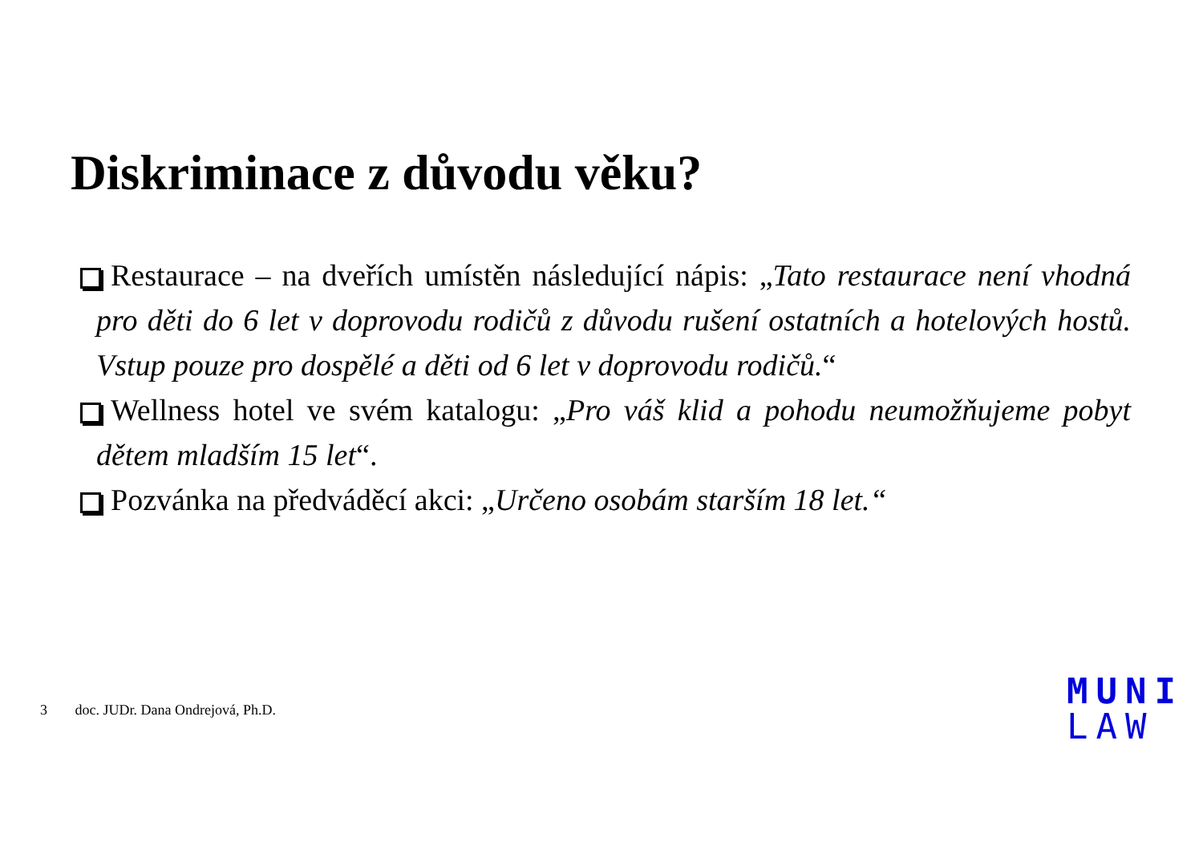Diskriminace z důvodu věku?
Restaurace – na dveřích umístěn následující nápis: „Tato restaurace není vhodná pro děti do 6 let v doprovodu rodičů z důvodu rušení ostatních a hotelových hostů. Vstup pouze pro dospělé a děti od 6 let v doprovodu rodičů.“
Wellness hotel ve svém katalogu: „Pro váš klid a pohodu neumožňujeme pobyt dětem mladším 15 let“.
Pozvánka na předváděcí akci: „Určeno osobám starším 18 let.“
3 doc. JUDr. Dana Ondrejová, Ph.D.
MUNI
LAW